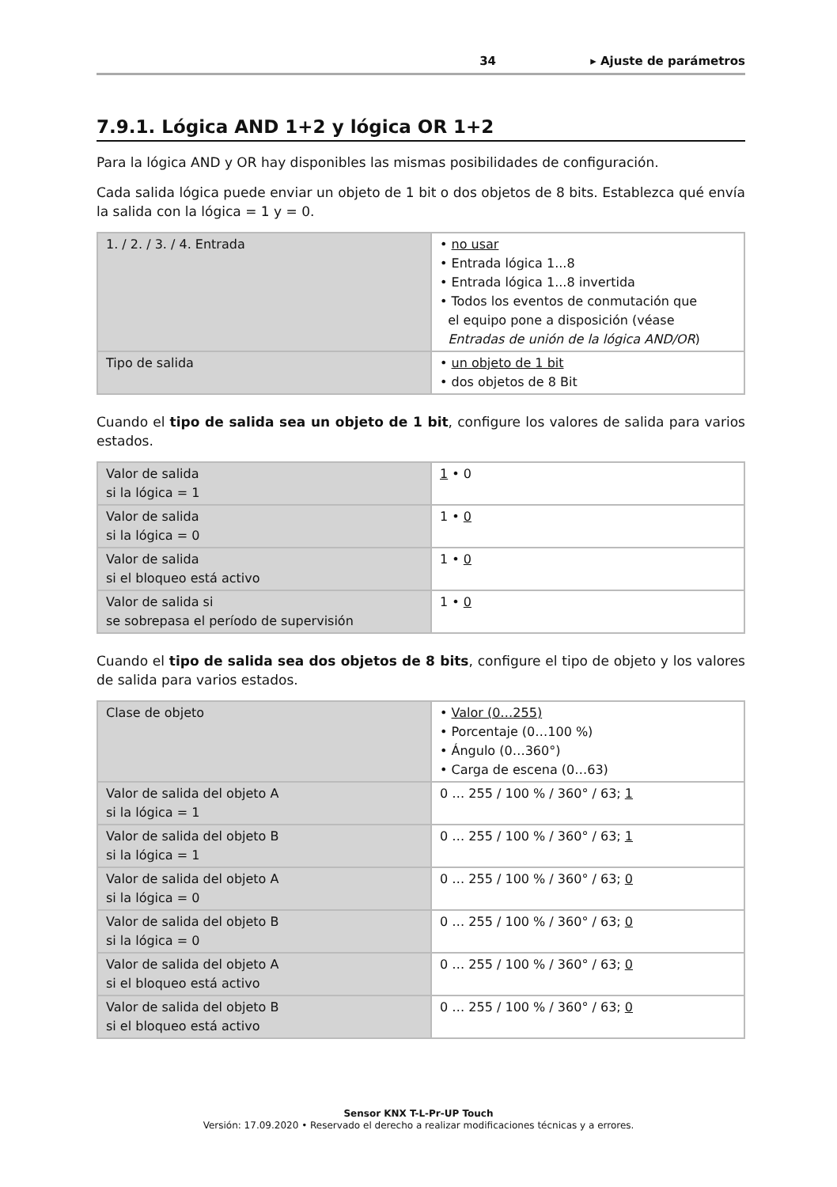34 ▸ Ajuste de parámetros
7.9.1. Lógica AND 1+2 y lógica OR 1+2
Para la lógica AND y OR hay disponibles las mismas posibilidades de configuración.
Cada salida lógica puede enviar un objeto de 1 bit o dos objetos de 8 bits. Establezca qué envía la salida con la lógica = 1 y = 0.
| 1. / 2. / 3. / 4. Entrada | • no usar • Entrada lógica 1...8 • Entrada lógica 1...8 invertida • Todos los eventos de conmutación que el equipo pone a disposición (véase Entradas de unión de la lógica AND/OR ) |
| Tipo de salida | • un objeto de 1 bit • dos objetos de 8 Bit |
Cuando el tipo de salida sea un objeto de 1 bit, configure los valores de salida para varios estados.
| Valor de salida si la lógica = 1 | 1 • 0 |
| Valor de salida si la lógica = 0 | 1 • 0 |
| Valor de salida si el bloqueo está activo | 1 • 0 |
| Valor de salida si se sobrepasa el período de supervisión | 1 • 0 |
Cuando el tipo de salida sea dos objetos de 8 bits, configure el tipo de objeto y los valores de salida para varios estados.
| Clase de objeto | • Valor (0…255) • Porcentaje (0…100 %) • Ángulo (0…360°) • Carga de escena (0…63) |
| Valor de salida del objeto A si la lógica = 1 | 0 … 255 / 100 % / 360° / 63; 1 |
| Valor de salida del objeto B si la lógica = 1 | 0 … 255 / 100 % / 360° / 63; 1 |
| Valor de salida del objeto A si la lógica = 0 | 0 … 255 / 100 % / 360° / 63; 0 |
| Valor de salida del objeto B si la lógica = 0 | 0 … 255 / 100 % / 360° / 63; 0 |
| Valor de salida del objeto A si el bloqueo está activo | 0 … 255 / 100 % / 360° / 63; 0 |
| Valor de salida del objeto B si el bloqueo está activo | 0 … 255 / 100 % / 360° / 63; 0 |
Sensor KNX T-L-Pr-UP Touch
Versión: 17.09.2020 • Reservado el derecho a realizar modificaciones técnicas y a errores.